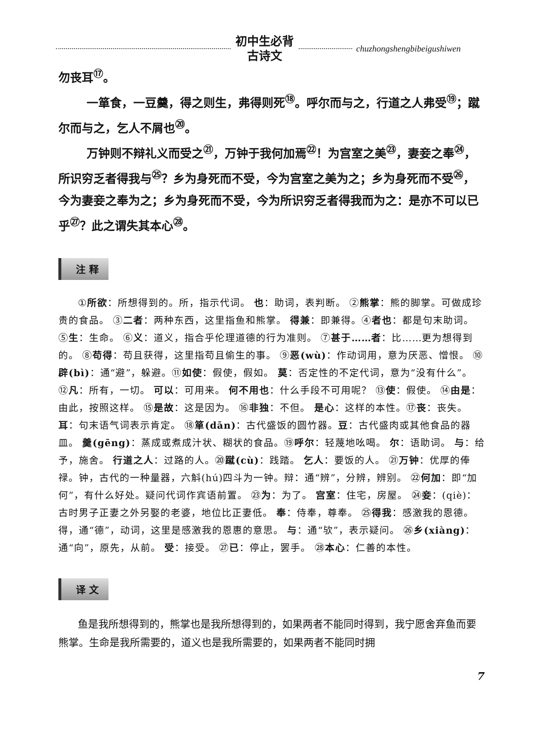初中生必背
古诗文
chuzhongshengbibeigushiwen
勿丧耳<sup>⑰</sup>。
一箪食，一豆羹，得之则生，弗得则死<sup>⑱</sup>。呼尔而与之，行道之人弗受<sup>⑲</sup>；蹴尔而与之，乞人不屑也<sup>⑳</sup>。
万钟则不辩礼义而受之<sup>㉑</sup>，万钟于我何加焉<sup>㉒</sup>！为宫室之美<sup>㉓</sup>，妻妾之奉<sup>㉔</sup>，所识穷乏者得我与<sup>㉕</sup>？乡为身死而不受，今为宫室之美为之；乡为身死而不受<sup>㉖</sup>，今为妻妾之奉为之；乡为身死而不受，今为所识穷乏者得我而为之：是亦不可以已乎<sup>㉗</sup>？此之谓失其本心<sup>㉘</sup>。
注 释
①所欲：所想得到的。所，指示代词。 也：助词，表判断。 ②熊掌：熊的脚掌。可做成珍贵的食品。 ③二者：两种东西，这里指鱼和熊掌。 得兼：即兼得。④者也：都是句末助词。 ⑤生：生命。 ⑥义：道义，指合乎伦理道德的行为准则。 ⑦甚于……者：比……更为想得到的。 ⑧苟得：苟且获得，这里指苟且偷生的事。 ⑨恶(wù)：作动词用，意为厌恶、憎恨。 ⑩辟(bì)：通“避”，躲避。⑪如使：假使，假如。 莫：否定性的不定代词，意为“没有什么”。 ⑫凡：所有，一切。 可以：可用来。 何不用也：什么手段不可用呢？ ⑬使：假使。 ⑭由是：由此，按照这样。 ⑮是故：这是因为。 ⑯非独：不但。 是心：这样的本性。⑰丧：丧失。 耳：句末语气词表示肯定。 ⑱箪(dān)：古代盛饭的圆竹器。豆：古代盛肉或其他食品的器皿。 羹(gēng)：蒸成或煮成汁状、糊状的食品。⑲呼尔：轻蔑地吆喝。 尔：语助词。 与：给予，施舍。 行道之人：过路的人。⑳蹴(cù)：践踏。 乞人：要饭的人。 ㉑万钟：优厚的俸禄。钟，古代的一种量器，六斛(hú)四斗为一钟。辩：通“辨”，分辨，辨别。 ㉒何加：即“加何”，有什么好处。疑问代词作宾语前置。 ㉓为：为了。 宫室：住宅，房屋。 ㉔妾：(qiè)：古时男子正妻之外另娶的老婆，地位比正妻低。 奉：侍奉，尊奉。 ㉕得我：感激我的恩德。得，通“德”，动词，这里是感激我的恩惠的意思。 与：通“欤”，表示疑问。 ㉖乡(xiàng)：通“向”，原先，从前。 受：接受。 ㉗已：停止，罢手。 ㉘本心：仁善的本性。
译 文
鱼是我所想得到的，熊掌也是我所想得到的，如果两者不能同时得到，我宁愿舍弃鱼而要熊掌。生命是我所需要的，道义也是我所需要的，如果两者不能同时拥
7